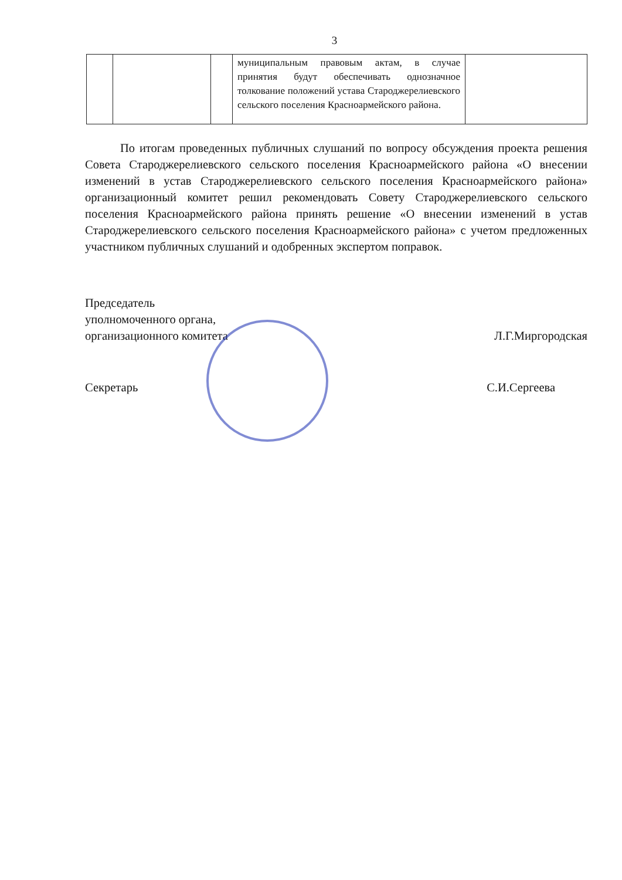3
| | | | муниципальным правовым актам, в случае принятия будут обеспечивать однозначное толкование положений устава Староджерелиевского сельского поселения Красноармейского района. | |
По итогам проведенных публичных слушаний по вопросу обсуждения проекта решения Совета Староджерелиевского сельского поселения Красноармейского района «О внесении изменений в устав Староджерелиевского сельского поселения Красноармейского района» организационный комитет решил рекомендовать Совету Староджерелиевского сельского поселения Красноармейского района принять решение «О внесении изменений в устав Староджерелиевского сельского поселения Красноармейского района» с учетом предложенных участником публичных слушаний и одобренных экспертом поправок.
Председатель
уполномоченного органа,
организационного комитета
Л.Г.Миргородская
Секретарь
С.И.Сергеева